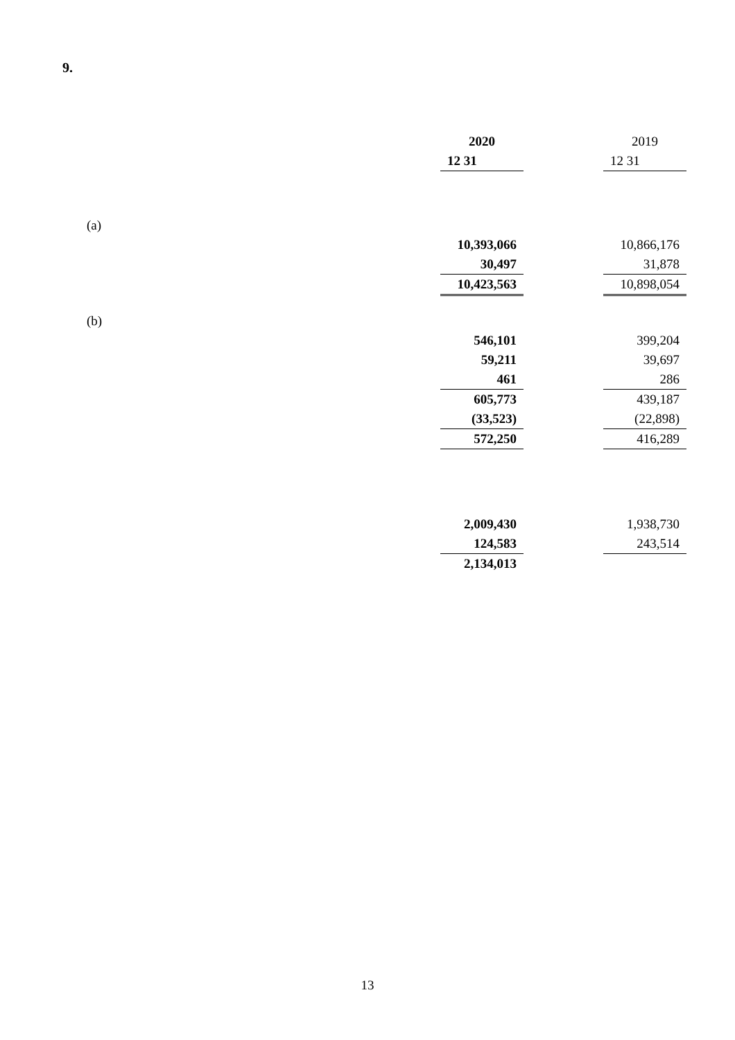9.
| | 2020 | | 2019 |
| | 12 31 | | 12 31 |
| (a) | | | |
| | 10,393,066 | | 10,866,176 |
| | 30,497 | | 31,878 |
| | 10,423,563 | | 10,898,054 |
| (b) | | | |
| | 546,101 | | 399,204 |
| | 59,211 | | 39,697 |
| | 461 | | 286 |
| | 605,773 | | 439,187 |
| | (33,523) | | (22,898) |
| | 572,250 | | 416,289 |
| | 2,009,430 | | 1,938,730 |
| | 124,583 | | 243,514 |
| | 2,134,013 | | |
13